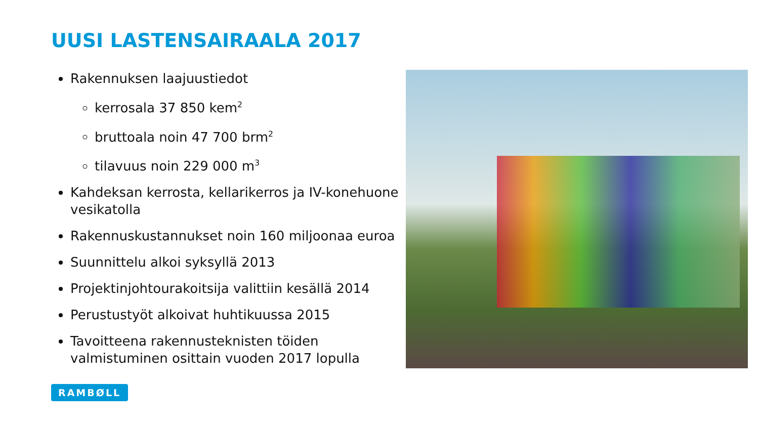UUSI LASTENSAIRAALA 2017
Rakennuksen laajuustiedot
kerrosala 37 850 kem<sup>2</sup>
bruttoala noin 47 700 brm<sup>2</sup>
tilavuus noin 229 000 m<sup>3</sup>
Kahdeksan kerrosta, kellarikerros ja IV-konehuone vesikatolla
Rakennuskustannukset noin 160 miljoonaa euroa
Suunnittelu alkoi syksyllä 2013
Projektinjohtourakoitsija valittiin kesällä 2014
Perustustyöt alkoivat huhtikuussa 2015
Tavoitteena rakennusteknisten töiden valmistuminen osittain vuoden 2017 lopulla
RAMBØLL